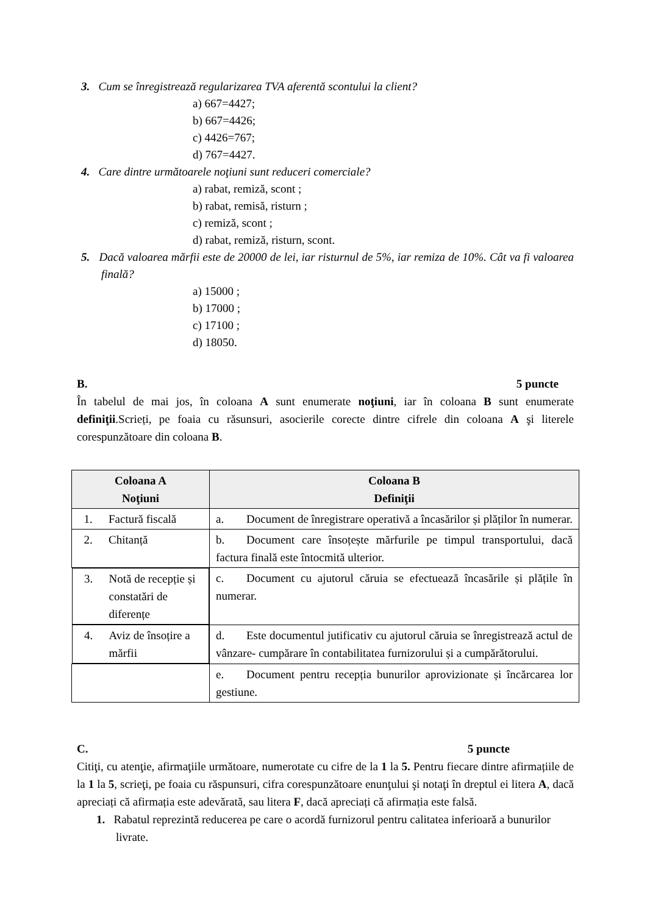3. Cum se înregistrează regularizarea TVA aferentă scontului la client?
a) 667=4427;
b) 667=4426;
c) 4426=767;
d) 767=4427.
4. Care dintre următoarele noţiuni sunt reduceri comerciale?
a) rabat, remiză, scont ;
b) rabat, remisă, risturn ;
c) remiză, scont ;
d) rabat, remiză, risturn, scont.
5. Dacă valoarea mărfii este de 20000 de lei, iar risturnul de 5%, iar remiza de 10%. Cât va fi valoarea finală?
a) 15000 ;
b) 17000 ;
c) 17100 ;
d) 18050.
B. 5 puncte
În tabelul de mai jos, în coloana A sunt enumerate noţiuni, iar în coloana B sunt enumerate definiţii.Scrieți, pe foaia cu răsunsuri, asocierile corecte dintre cifrele din coloana A şi literele corespunzătoare din coloana B.
| Coloana A Noţiuni | Coloana B Definiţii |
| --- | --- |
| 1. Factură fiscală | a. Document de înregistrare operativă a încasărilor și plăților în numerar. |
| 2. Chitanță | b. Document care însoțește mărfurile pe timpul transportului, dacă factura finală este întocmită ulterior. |
| 3. Notă de recepție și constatări de diferențe | c. Document cu ajutorul căruia se efectuează încasările și plățile în numerar. |
| 4. Aviz de însoțire a mărfii | d. Este documentul jutificativ cu ajutorul căruia se înregistrează actul de vânzare- cumpărare în contabilitatea furnizorului și a cumpărătorului. |
| | e. Document pentru recepția bunurilor aprovizionate și încărcarea lor gestiune. |
C. 5 puncte
Citiţi, cu atenţie, afirmaţiile următoare, numerotate cu cifre de la 1 la 5. Pentru fiecare dintre afirmațiile de la 1 la 5, scrieţi, pe foaia cu răspunsuri, cifra corespunzătoare enunţului şi notaţi în dreptul ei litera A, dacă apreciați că afirmația este adevărată, sau litera F, dacă apreciați că afirmația este falsă.
1. Rabatul reprezintă reducerea pe care o acordă furnizorul pentru calitatea inferioară a bunurilor livrate.